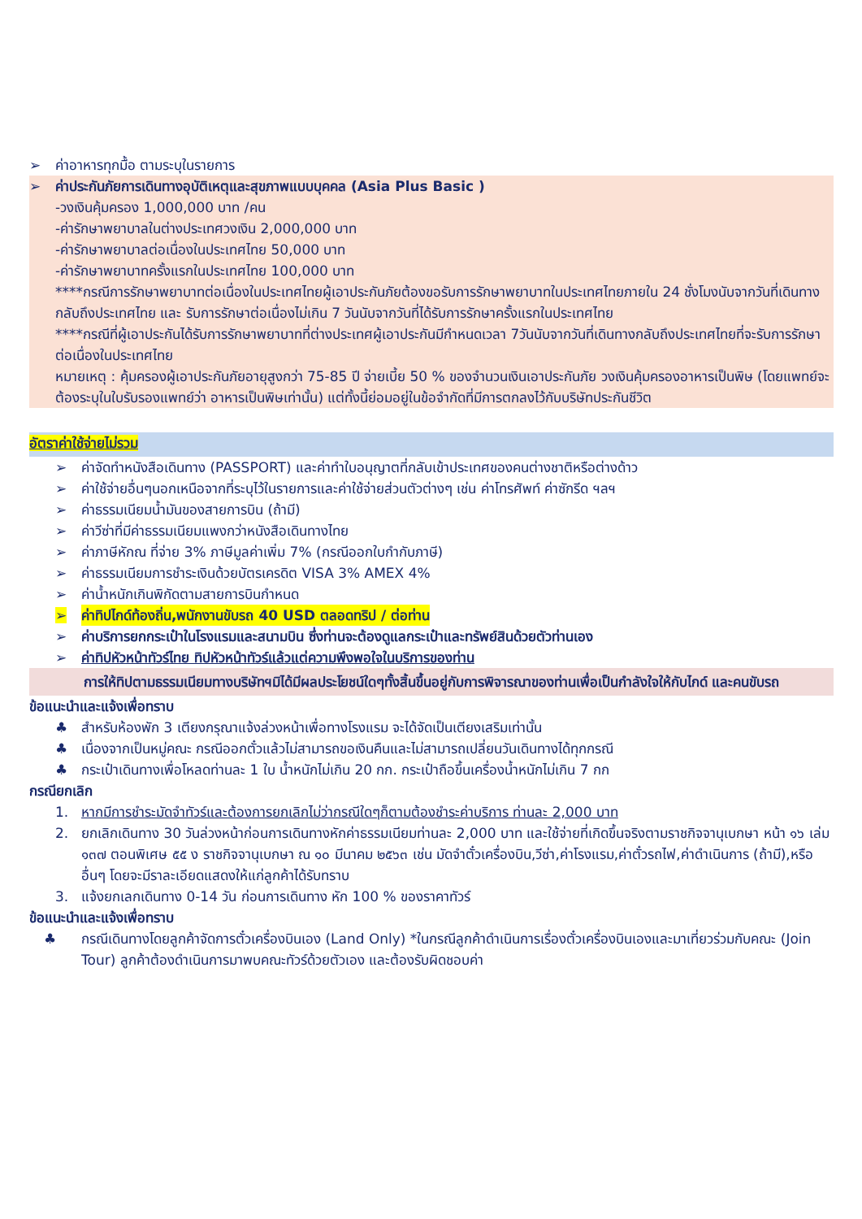➢ ค่าอาหารทุกมื้อ ตามระบุในรายการ
➢ ค่าประกันภัยการเดินทางอุบัติเหตุและสุขภาพแบบบุคคล (Asia Plus Basic )
-วงเงินคุ้มครอง 1,000,000 บาท /คน
-ค่ารักษาพยาบาลในต่างประเทศวงเงิน 2,000,000 บาท
-ค่ารักษาพยาบาลต่อเนื่องในประเทศไทย 50,000 บาท
-ค่ารักษาพยาบาทครั้งแรกในประเทศไทย 100,000 บาท
****กรณีการรักษาพยาบาทต่อเนื่องในประเทศไทยผู้เอาประกันภัยต้องขอรับการรักษาพยาบาทในประเทศไทยภายใน 24 ชั่งโมงนับจากวันที่เดินทางกลับถึงประเทศไทย และ รับการรักษาต่อเนื่องไม่เกิน 7 วันนับจากวันที่ได้รับการรักษาครั้งแรกในประเทศไทย
****กรณีที่ผู้เอาประกันได้รับการรักษาพยาบาทที่ต่างประเทศผู้เอาประกันมีกำหนดเวลา 7วันนับจากวันที่เดินทางกลับถึงประเทศไทยที่จะรับการรักษาต่อเนื่องในประเทศไทย
หมายเหตุ : คุ้มครองผู้เอาประกันภัยอายุสูงกว่า 75-85 ปี จ่ายเบี้ย 50 % ของจำนวนเงินเอาประกันภัย วงเงินคุ้มครองอาหารเป็นพิษ (โดยแพทย์จะต้องระบุในใบรับรองแพทย์ว่า อาหารเป็นพิษเท่านั้น) แต่ทั้งนี้ย่อมอยู่ในข้อจำกัดที่มีการตกลงไว้กับบริษัทประกันชีวิต
อัตราค่าใช้จ่ายไม่รวม
➢ ค่าจัดทำหนังสือเดินทาง (PASSPORT) และค่าทำใบอนุญาตที่กลับเข้าประเทศของคนต่างชาติหรือต่างด้าว
➢ ค่าใช้จ่ายอื่นๆนอกเหนือจากที่ระบุไว้ในรายการและค่าใช้จ่ายส่วนตัวต่างๆ เช่น ค่าโทรศัพท์ ค่าซักรีด ฯลฯ
➢ ค่าธรรมเนียมน้ำมันของสายการบิน (ถ้ามี)
➢ ค่าวีซ่าที่มีค่าธรรมเนียมแพงกว่าหนังสือเดินทางไทย
➢ ค่าภาษีหักณ ที่จ่าย 3% ภาษีมูลค่าเพิ่ม 7% (กรณีออกใบกำกับภาษี)
➢ ค่าธรรมเนียมการชำระเงินด้วยบัตรเครดิต VISA 3% AMEX 4%
➢ ค่าน้ำหนักเกินพิกัดตามสายการบินกำหนด
➢ ค่าทิปไกด์ท้องถิ่น,พนักงานขับรถ 40 USD ตลอดทริป / ต่อท่าน
➢ ค่าบริการยกกระเป๋าในโรงแรมและสนามบิน ซึ่งท่านจะต้องดูแลกระเป๋าและทรัพย์สินด้วยตัวท่านเอง
➢ ค่าทิปหัวหน้าทัวร์ไทย ทิปหัวหน้าทัวร์แล้วแต่ความพึงพอใจในบริการของท่าน
การให้ทิปตามธรรมเนียมทางบริษัทฯมิได้มีผลประโยชน์ใดๆทั้งสิ้นขึ้นอยู่กับการพิจารณาของท่านเพื่อเป็นกำลังใจให้กับไกด์ และคนขับรถ
ข้อแนะนำและแจ้งเพื่อทราบ
♣ สำหรับห้องพัก 3 เตียงกรุณาแจ้งล่วงหน้าเพื่อทางโรงแรม จะได้จัดเป็นเตียงเสริมเท่านั้น
♣ เนื่องจากเป็นหมู่คณะ กรณีออกตั๋วแล้วไม่สามารถขอเงินคืนและไม่สามารถเปลี่ยนวันเดินทางได้ทุกกรณี
♣ กระเป๋าเดินทางเพื่อโหลดท่านละ 1 ใบ น้ำหนักไม่เกิน 20 กก. กระเป๋าถือขึ้นเครื่องน้ำหนักไม่เกิน 7 กก
กรณียกเลิก
1. หากมีการชำระมัดจำทัวร์และต้องการยกเลิกไม่ว่ากรณีใดๆก็ตามต้องชำระค่าบริการ ท่านละ 2,000 บาท
2. ยกเลิกเดินทาง 30 วันล่วงหน้าก่อนการเดินทางหักค่าธรรมเนียมท่านละ 2,000 บาท และใช้จ่ายที่เกิดขึ้นจริงตามราชกิจจานุเบกษา หน้า ๑๖ เล่ม ๑๓๗ ตอนพิเศษ ๕๕ ง ราชกิจจานุเบกษา ณ ๑๐ มีนาคม ๒๕๖๓ เช่น มัดจำตั๋วเครื่องบิน,วีซ่า,ค่าโรงแรม,ค่าตั๋วรถไฟ,ค่าดำเนินการ (ถ้ามี),หรืออื่นๆ โดยจะมีราละเอียดแสดงให้แก่ลูกค้าได้รับทราบ
3. แจ้งยกเลกเดินทาง 0-14 วัน ก่อนการเดินทาง หัก 100 % ของราคาทัวร์
ข้อแนะนำและแจ้งเพื่อทราบ
♣ กรณีเดินทางโดยลูกค้าจัดการตั๋วเครื่องบินเอง (Land Only) *ในกรณีลูกค้าดำเนินการเรื่องตั๋วเครื่องบินเองและมาเที่ยวร่วมกับคณะ (Join Tour) ลูกค้าต้องดำเนินการมาพบคณะทัวร์ด้วยตัวเอง และต้องรับผิดชอบค่า